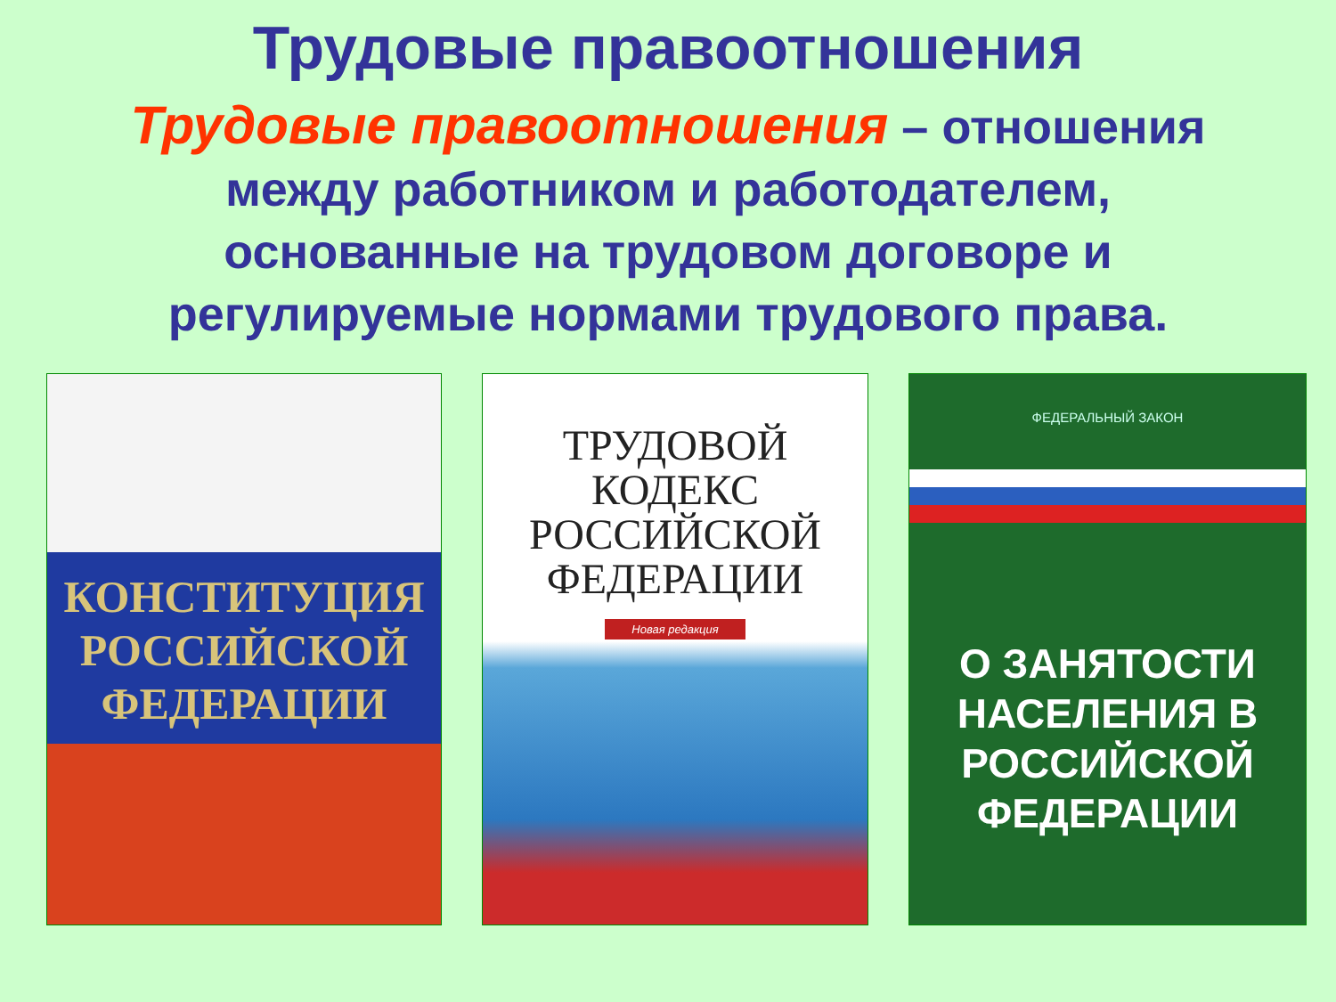Трудовые правоотношения
Трудовые правоотношения – отношения между работником и работодателем, основанные на трудовом договоре и регулируемые нормами трудового права.
КОНСТИТУЦИЯ РОССИЙСКОЙ ФЕДЕРАЦИИ
ТРУДОВОЙ КОДЕКС РОССИЙСКОЙ ФЕДЕРАЦИИ
Новая редакция
ФЕДЕРАЛЬНЫЙ ЗАКОН
О ЗАНЯТОСТИ НАСЕЛЕНИЯ В РОССИЙСКОЙ ФЕДЕРАЦИИ